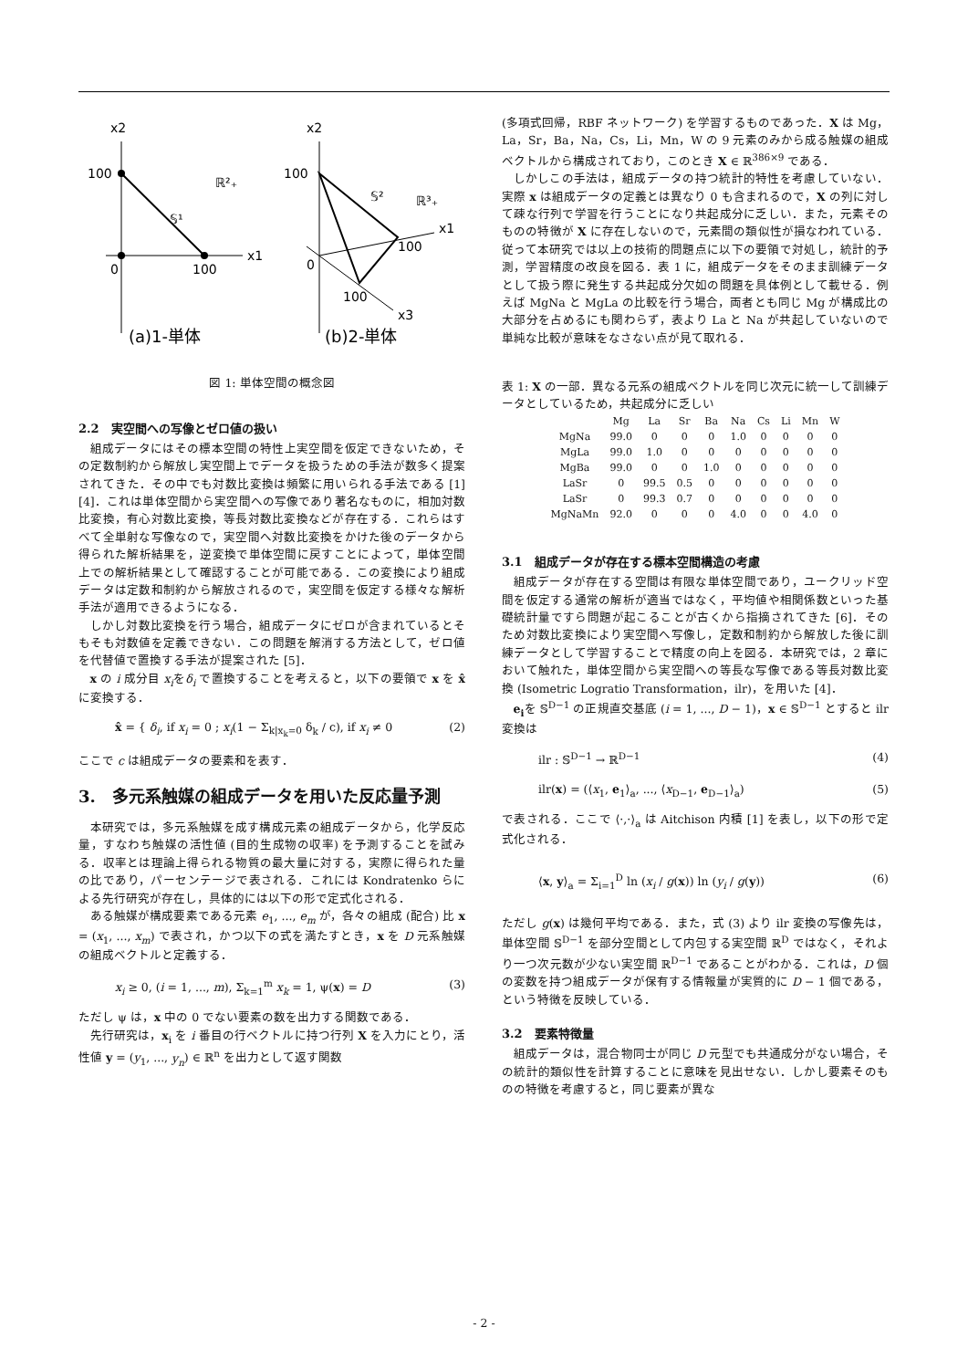x2
100
x1
0
100
𝕊¹
ℝ²₊
x2
100
x1
100
0
100
x3
𝕊²
ℝ³₊
(a)1-単体
(b)2-単体
図 1: 単体空間の概念図
2.2　実空間への写像とゼロ値の扱い
組成データにはその標本空間の特性上実空間を仮定できないため，その定数制約から解放し実空間上でデータを扱うための手法が数多く提案されてきた．その中でも対数比変換は頻繁に用いられる手法である [1][4]．これは単体空間から実空間への写像であり著名なものに，相加対数比変換，有心対数比変換，等長対数比変換などが存在する．これらはすべて全単射な写像なので，実空間へ対数比変換をかけた後のデータから得られた解析結果を，逆変換で単体空間に戻すことによって，単体空間上での解析結果として確認することが可能である．この変換により組成データは定数和制約から解放されるので，実空間を仮定する様々な解析手法が適用できるようになる．
しかし対数比変換を行う場合，組成データにゼロが含まれているとそもそも対数値を定義できない．この問題を解消する方法として，ゼロ値を代替値で置換する手法が提案された [5]．
x の i 成分目 x<sub>i</sub>をδ<sub>i</sub> で置換することを考えると，以下の要領で x を x̂ に変換する．
x̂ = { δ<sub>i</sub>, if x<sub>i</sub> = 0 ; x<sub>i</sub>(1 − Σ<sub>k|x<sub>k</sub>=0</sub> δ<sub>k</sub> / c), if x<sub>i</sub> ≠ 0 (2)
ここで c は組成データの要素和を表す．
3.　多元系触媒の組成データを用いた反応量予測
本研究では，多元系触媒を成す構成元素の組成データから，化学反応量，すなわち触媒の活性値 (目的生成物の収率) を予測することを試みる．収率とは理論上得られる物質の最大量に対する，実際に得られた量の比であり，パーセンテージで表される．これには Kondratenko らによる先行研究が存在し，具体的には以下の形で定式化される．
ある触媒が構成要素である元素 e<sub>1</sub>, ..., e<sub>m</sub> が，各々の組成 (配合) 比 x = (x<sub>1</sub>, ..., x<sub>m</sub>) で表され，かつ以下の式を満たすとき，x を D 元系触媒の組成ベクトルと定義する．
x<sub>i</sub> ≥ 0, (i = 1, ..., m), Σ<sub>k=1</sub><sup>m</sup> x<sub>k</sub> = 1, ψ(x) = D (3)
ただし ψ は，x 中の 0 でない要素の数を出力する関数である．
先行研究は，x<sub>i</sub> を i 番目の行ベクトルに持つ行列 X を入力にとり，活性値 y = (y<sub>1</sub>, ..., y<sub>n</sub>) ∈ ℝ<sup>n</sup> を出力として返す関数
(多項式回帰，RBF ネットワーク) を学習するものであった．X は Mg，La，Sr，Ba，Na，Cs，Li，Mn，W の 9 元素のみから成る触媒の組成ベクトルから構成されており，このとき X ∈ ℝ<sup>386×9</sup> である．
しかしこの手法は，組成データの持つ統計的特性を考慮していない．実際 x は組成データの定義とは異なり 0 も含まれるので，X の列に対して疎な行列で学習を行うことになり共起成分に乏しい．また，元素そのものの特徴が X に存在しないので，元素間の類似性が損なわれている．従って本研究では以上の技術的問題点に以下の要領で対処し，統計的予測，学習精度の改良を図る．表 1 に，組成データをそのまま訓練データとして扱う際に発生する共起成分欠如の問題を具体例として載せる．例えば MgNa と MgLa の比較を行う場合，両者とも同じ Mg が構成比の大部分を占めるにも関わらず，表より La と Na が共起していないので単純な比較が意味をなさない点が見て取れる．
表 1: X の一部．異なる元系の組成ベクトルを同じ次元に統一して訓練データとしているため，共起成分に乏しい
| | Mg | La | Sr | Ba | Na | Cs | Li | Mn | W |
| --- | --- | --- | --- | --- | --- | --- | --- | --- | --- |
| MgNa | 99.0 | 0 | 0 | 0 | 1.0 | 0 | 0 | 0 | 0 |
| MgLa | 99.0 | 1.0 | 0 | 0 | 0 | 0 | 0 | 0 | 0 |
| MgBa | 99.0 | 0 | 0 | 1.0 | 0 | 0 | 0 | 0 | 0 |
| LaSr | 0 | 99.5 | 0.5 | 0 | 0 | 0 | 0 | 0 | 0 |
| LaSr | 0 | 99.3 | 0.7 | 0 | 0 | 0 | 0 | 0 | 0 |
| MgNaMn | 92.0 | 0 | 0 | 0 | 4.0 | 0 | 0 | 4.0 | 0 |
3.1　組成データが存在する標本空間構造の考慮
組成データが存在する空間は有限な単体空間であり，ユークリッド空間を仮定する通常の解析が適当ではなく，平均値や相関係数といった基礎統計量ですら問題が起こることが古くから指摘されてきた [6]．そのため対数比変換により実空間へ写像し，定数和制約から解放した後に訓練データとして学習することで精度の向上を図る．本研究では，2 章において触れた，単体空間から実空間への等長な写像である等長対数比変換 (Isometric Logratio Transformation，ilr)，を用いた [4]．
e<sub>i</sub>を 𝕊<sup>D−1</sup> の正規直交基底 (i = 1, ..., D − 1)，x ∈ 𝕊<sup>D−1</sup> とすると ilr 変換は
ilr : 𝕊<sup>D−1</sup> → ℝ<sup>D−1</sup> (4)
ilr(x) = (⟨x<sub>1</sub>, e<sub>1</sub>⟩<sub>a</sub>, ..., ⟨x<sub>D−1</sub>, e<sub>D−1</sub>⟩<sub>a</sub>) (5)
で表される．ここで ⟨·,·⟩<sub>a</sub> は Aitchison 内積 [1] を表し，以下の形で定式化される．
⟨x, y⟩<sub>a</sub> = Σ<sub>i=1</sub><sup>D</sup> ln (x<sub>i</sub> / g(x)) ln (y<sub>i</sub> / g(y)) (6)
ただし g(x) は幾何平均である．また，式 (3) より ilr 変換の写像先は，単体空間 𝕊<sup>D−1</sup> を部分空間として内包する実空間 ℝ<sup>D</sup> ではなく，それより一つ次元数が少ない実空間 ℝ<sup>D−1</sup> であることがわかる．これは，D 個の変数を持つ組成データが保有する情報量が実質的に D − 1 個である，という特徴を反映している．
3.2　要素特徴量
組成データは，混合物同士が同じ D 元型でも共通成分がない場合，その統計的類似性を計算することに意味を見出せない．しかし要素そのものの特徴を考慮すると，同じ要素が異な
- 2 -